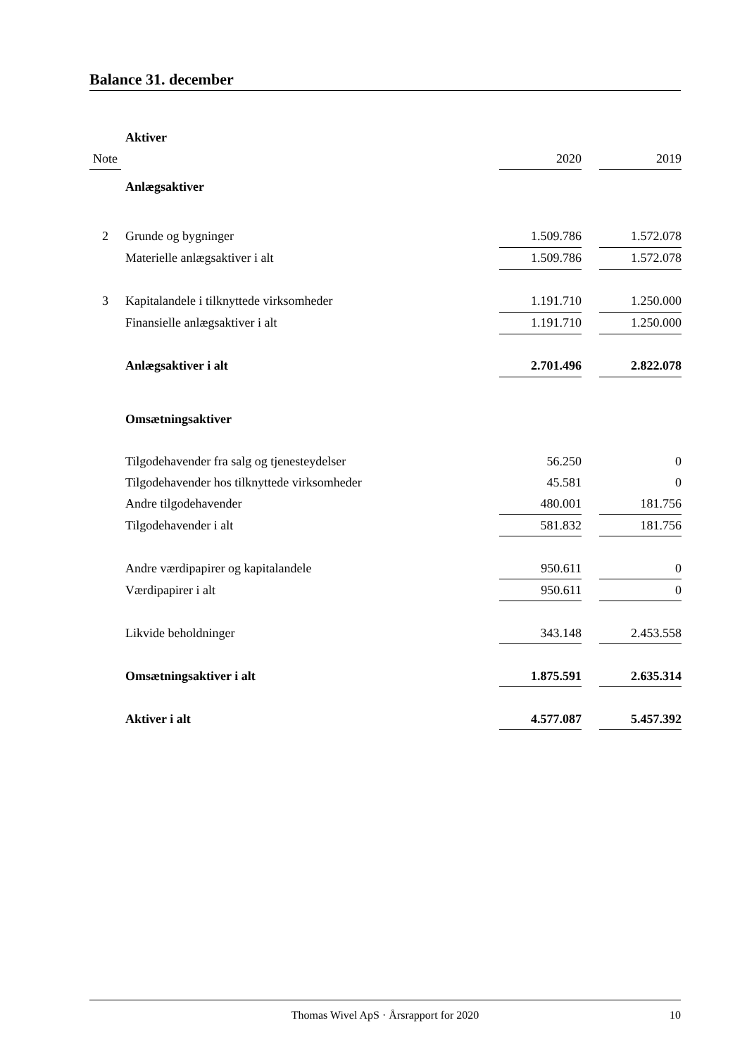Balance 31. december
| | Aktiver | | | |
| Note | | 2020 | | 2019 |
| | Anlægsaktiver | | | |
| 2 | Grunde og bygninger | 1.509.786 | | 1.572.078 |
| | Materielle anlægsaktiver i alt | 1.509.786 | | 1.572.078 |
| 3 | Kapitalandele i tilknyttede virksomheder | 1.191.710 | | 1.250.000 |
| | Finansielle anlægsaktiver i alt | 1.191.710 | | 1.250.000 |
| | Anlægsaktiver i alt | 2.701.496 | | 2.822.078 |
| | Omsætningsaktiver | | | |
| | Tilgodehavender fra salg og tjenesteydelser | 56.250 | | 0 |
| | Tilgodehavender hos tilknyttede virksomheder | 45.581 | | 0 |
| | Andre tilgodehavender | 480.001 | | 181.756 |
| | Tilgodehavender i alt | 581.832 | | 181.756 |
| | Andre værdipapirer og kapitalandele | 950.611 | | 0 |
| | Værdipapirer i alt | 950.611 | | 0 |
| | Likvide beholdninger | 343.148 | | 2.453.558 |
| | Omsætningsaktiver i alt | 1.875.591 | | 2.635.314 |
| | Aktiver i alt | 4.577.087 | | 5.457.392 |
Thomas Wivel ApS · Årsrapport for 2020 10